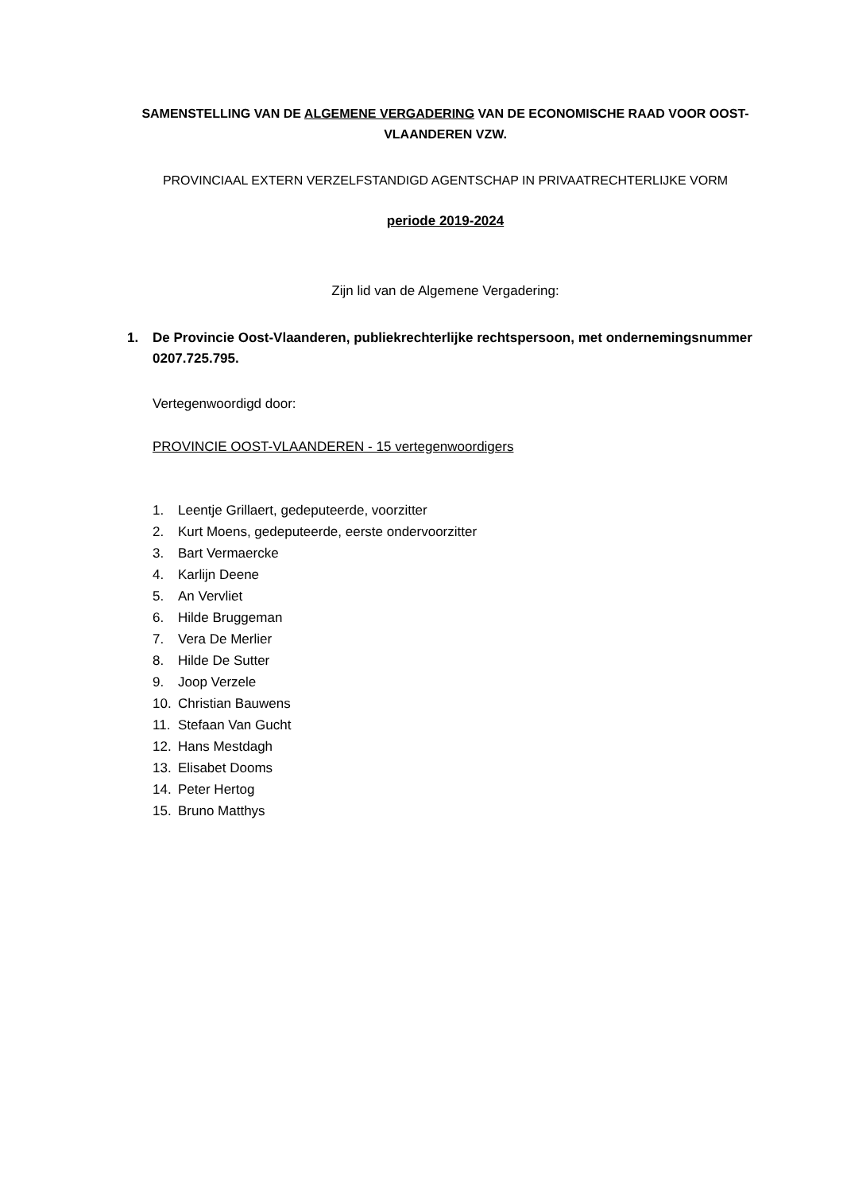SAMENSTELLING VAN DE ALGEMENE VERGADERING VAN DE ECONOMISCHE RAAD VOOR OOST-VLAANDEREN VZW.
PROVINCIAAL EXTERN VERZELFSTANDIGD AGENTSCHAP IN PRIVAATRECHTERLIJKE VORM
periode 2019-2024
Zijn lid van de Algemene Vergadering:
1. De Provincie Oost-Vlaanderen, publiekrechterlijke rechtspersoon, met ondernemingsnummer 0207.725.795.
Vertegenwoordigd door:
PROVINCIE OOST-VLAANDEREN - 15 vertegenwoordigers
1. Leentje Grillaert, gedeputeerde, voorzitter
2. Kurt Moens, gedeputeerde, eerste ondervoorzitter
3. Bart Vermaercke
4. Karlijn Deene
5. An Vervliet
6. Hilde Bruggeman
7. Vera De Merlier
8. Hilde De Sutter
9. Joop Verzele
10. Christian Bauwens
11. Stefaan Van Gucht
12. Hans Mestdagh
13. Elisabet Dooms
14. Peter Hertog
15. Bruno Matthys